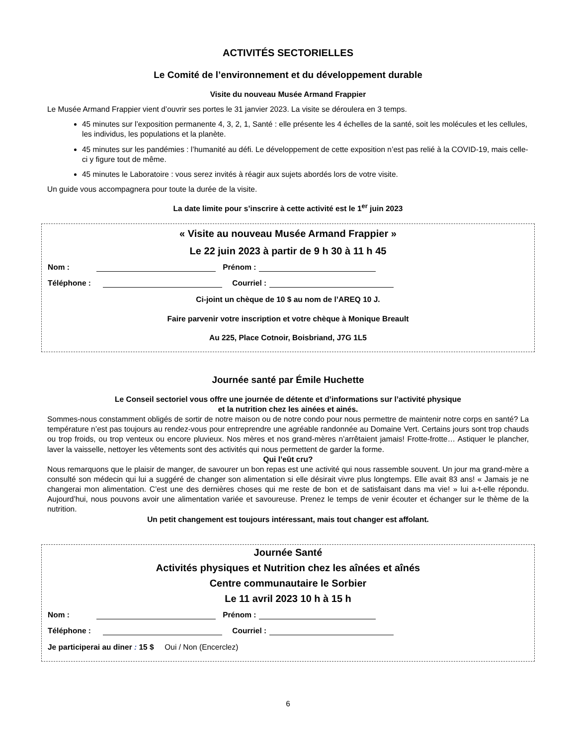ACTIVITÉS SECTORIELLES
Le Comité de l’environnement et du développement durable
Visite du nouveau Musée Armand Frappier
Le Musée Armand Frappier vient d’ouvrir ses portes le 31 janvier 2023. La visite se déroulera en 3 temps.
45 minutes sur l’exposition permanente 4, 3, 2, 1, Santé : elle présente les 4 échelles de la santé, soit les molécules et les cellules, les individus, les populations et la planète.
45 minutes sur les pandémies : l’humanité au défi. Le développement de cette exposition n’est pas relié à la COVID-19, mais celle-ci y figure tout de même.
45 minutes le Laboratoire : vous serez invités à réagir aux sujets abordés lors de votre visite.
Un guide vous accompagnera pour toute la durée de la visite.
La date limite pour s’inscrire à cette activité est le 1<sup>er</sup> juin 2023
« Visite au nouveau Musée Armand Frappier »
Le 22 juin 2023 à partir de 9 h 30 à 11 h 45
Nom : Prénom :
Téléphone : Courriel :
Ci-joint un chèque de 10 $ au nom de l’AREQ 10 J.
Faire parvenir votre inscription et votre chèque à Monique Breault
Au 225, Place Cotnoir, Boisbriand, J7G 1L5
Journée santé par Émile Huchette
Le Conseil sectoriel vous offre une journée de détente et d’informations sur l’activité physique
et la nutrition chez les ainées et ainés.
Sommes-nous constamment obligés de sortir de notre maison ou de notre condo pour nous permettre de maintenir notre corps en santé? La température n’est pas toujours au rendez-vous pour entreprendre une agréable randonnée au Domaine Vert. Certains jours sont trop chauds ou trop froids, ou trop venteux ou encore pluvieux. Nos mères et nos grand-mères n’arrêtaient jamais! Frotte-frotte… Astiquer le plancher, laver la vaisselle, nettoyer les vêtements sont des activités qui nous permettent de garder la forme.
Qui l’eût cru?
Nous remarquons que le plaisir de manger, de savourer un bon repas est une activité qui nous rassemble souvent. Un jour ma grand-mère a consulté son médecin qui lui a suggéré de changer son alimentation si elle désirait vivre plus longtemps. Elle avait 83 ans! « Jamais je ne changerai mon alimentation. C’est une des dernières choses qui me reste de bon et de satisfaisant dans ma vie! » lui a-t-elle répondu. Aujourd’hui, nous pouvons avoir une alimentation variée et savoureuse. Prenez le temps de venir écouter et échanger sur le thème de la nutrition.
Un petit changement est toujours intéressant, mais tout changer est affolant.
Journée Santé
Activités physiques et Nutrition chez les aînées et aînés
Centre communautaire le Sorbier
Le 11 avril 2023 10 h à 15 h
Nom : Prénom :
Téléphone : Courriel :
Je participerai au diner : 15 $ Oui / Non (Encerclez)
6